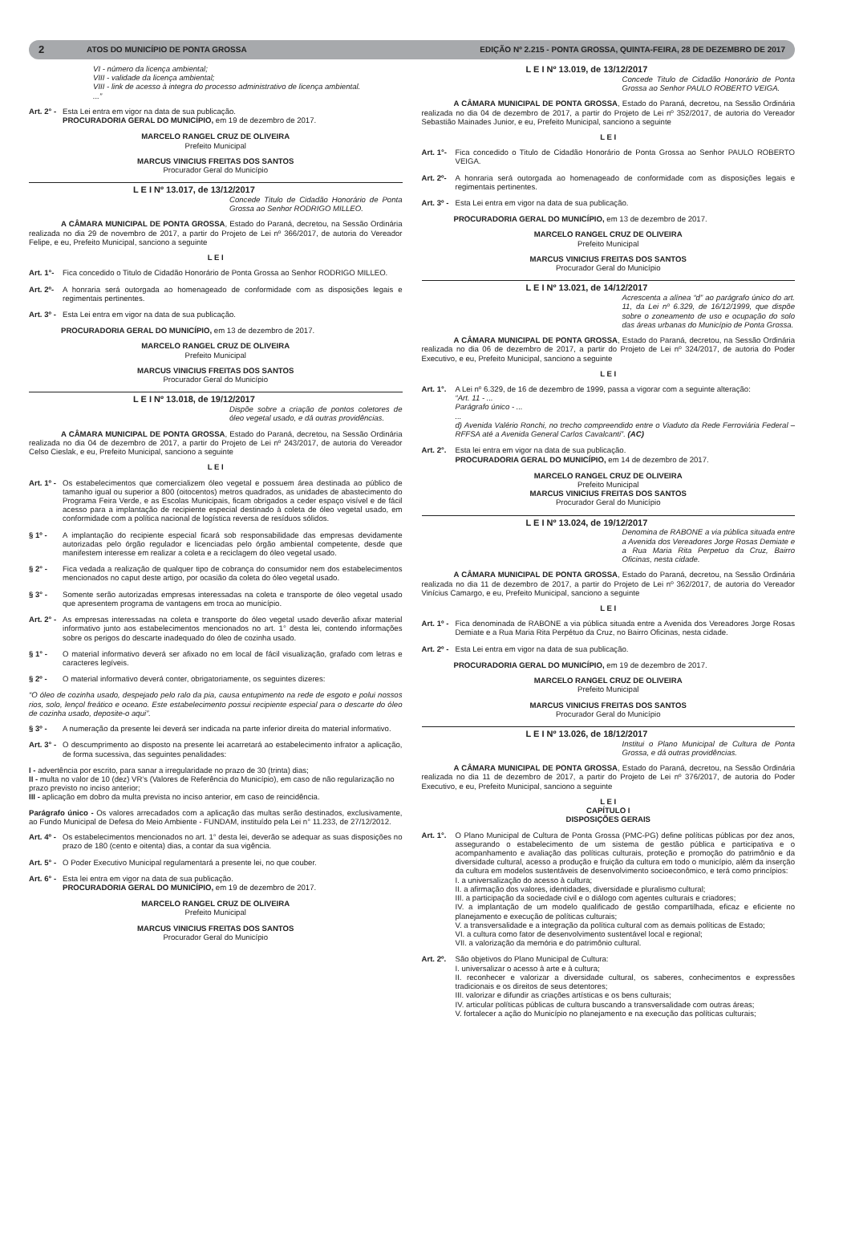2 ATOS DO MUNICÍPIO DE PONTA GROSSA EDIÇÃO Nº 2.215 - PONTA GROSSA, QUINTA-FEIRA, 28 DE DEZEMBRO DE 2017
VI - número da licença ambiental;
VIII - validade da licença ambiental;
VIII - link de acesso à integra do processo administrativo de licença ambiental.
...”
Art. 2° - Esta Lei entra em vigor na data de sua publicação.
PROCURADORIA GERAL DO MUNICÍPIO, em 19 de dezembro de 2017.
MARCELO RANGEL CRUZ DE OLIVEIRA
Prefeito Municipal
MARCUS VINICIUS FREITAS DOS SANTOS
Procurador Geral do Município
L E I Nº 13.017, de 13/12/2017
Concede Titulo de Cidadão Honorário de Ponta Grossa ao Senhor RODRIGO MILLEO.
A CÂMARA MUNICIPAL DE PONTA GROSSA, Estado do Paraná, decretou, na Sessão Ordinária realizada no dia 29 de novembro de 2017, a partir do Projeto de Lei nº 366/2017, de autoria do Vereador Felipe, e eu, Prefeito Municipal, sanciono a seguinte
L E I
Art. 1°- Fica concedido o Titulo de Cidadão Honorário de Ponta Grossa ao Senhor RODRIGO MILLEO.
Art. 2º- A honraria será outorgada ao homenageado de conformidade com as disposições legais e regimentais pertinentes.
Art. 3º - Esta Lei entra em vigor na data de sua publicação.
PROCURADORIA GERAL DO MUNICÍPIO, em 13 de dezembro de 2017.
MARCELO RANGEL CRUZ DE OLIVEIRA
Prefeito Municipal
MARCUS VINICIUS FREITAS DOS SANTOS
Procurador Geral do Município
L E I Nº 13.018, de 19/12/2017
Dispõe sobre a criação de pontos coletores de óleo vegetal usado, e dá outras providências.
A CÂMARA MUNICIPAL DE PONTA GROSSA, Estado do Paraná, decretou, na Sessão Ordinária realizada no dia 04 de dezembro de 2017, a partir do Projeto de Lei nº 243/2017, de autoria do Vereador Celso Cieslak, e eu, Prefeito Municipal, sanciono a seguinte
L E I
Art. 1º - Os estabelecimentos que comercializem óleo vegetal e possuem área destinada ao público de tamanho igual ou superior a 800 (oitocentos) metros quadrados, as unidades de abastecimento do Programa Feira Verde, e as Escolas Municipais, ficam obrigados a ceder espaço visível e de fácil acesso para a implantação de recipiente especial destinado à coleta de óleo vegetal usado, em conformidade com a política nacional de logística reversa de resíduos sólidos.
§ 1º - A implantação do recipiente especial ficará sob responsabilidade das empresas devidamente autorizadas pelo órgão regulador e licenciadas pelo órgão ambiental competente, desde que manifestem interesse em realizar a coleta e a reciclagem do óleo vegetal usado.
§ 2° - Fica vedada a realização de qualquer tipo de cobrança do consumidor nem dos estabelecimentos mencionados no caput deste artigo, por ocasião da coleta do óleo vegetal usado.
§ 3° - Somente serão autorizadas empresas interessadas na coleta e transporte de óleo vegetal usado que apresentem programa de vantagens em troca ao município.
Art. 2° - As empresas interessadas na coleta e transporte do óleo vegetal usado deverão afixar material informativo junto aos estabelecimentos mencionados no art. 1° desta lei, contendo informações sobre os perigos do descarte inadequado do óleo de cozinha usado.
§ 1° - O material informativo deverá ser afixado no em local de fácil visualização, grafado com letras e caracteres legíveis.
§ 2º - O material informativo deverá conter, obrigatoriamente, os seguintes dizeres:
“O óleo de cozinha usado, despejado pelo ralo da pia, causa entupimento na rede de esgoto e polui nossos rios, solo, lençol freático e oceano. Este estabelecimento possui recipiente especial para o descarte do óleo de cozinha usado, deposite-o aqui”.
§ 3º - A numeração da presente lei deverá ser indicada na parte inferior direita do material informativo.
Art. 3° - O descumprimento ao disposto na presente lei acarretará ao estabelecimento infrator a aplicação, de forma sucessiva, das seguintes penalidades:
I - advertência por escrito, para sanar a irregularidade no prazo de 30 (trinta) dias;
II - multa no valor de 10 (dez) VR’s (Valores de Referência do Município), em caso de não regularização no prazo previsto no inciso anterior;
III - aplicação em dobro da multa prevista no inciso anterior, em caso de reincidência.
Parágrafo único - Os valores arrecadados com a aplicação das multas serão destinados, exclusivamente, ao Fundo Municipal de Defesa do Meio Ambiente - FUNDAM, instituído pela Lei n° 11.233, de 27/12/2012.
Art. 4º - Os estabelecimentos mencionados no art. 1° desta lei, deverão se adequar as suas disposições no prazo de 180 (cento e oitenta) dias, a contar da sua vigência.
Art. 5° - O Poder Executivo Municipal regulamentará a presente lei, no que couber.
Art. 6° - Esta lei entra em vigor na data de sua publicação.
PROCURADORIA GERAL DO MUNICÍPIO, em 19 de dezembro de 2017.
MARCELO RANGEL CRUZ DE OLIVEIRA
Prefeito Municipal
MARCUS VINICIUS FREITAS DOS SANTOS
Procurador Geral do Município
L E I Nº 13.019, de 13/12/2017
Concede Titulo de Cidadão Honorário de Ponta Grossa ao Senhor PAULO ROBERTO VEIGA.
A CÂMARA MUNICIPAL DE PONTA GROSSA, Estado do Paraná, decretou, na Sessão Ordinária realizada no dia 04 de dezembro de 2017, a partir do Projeto de Lei nº 352/2017, de autoria do Vereador Sebastião Mainades Junior, e eu, Prefeito Municipal, sanciono a seguinte
L E I
Art. 1°- Fica concedido o Titulo de Cidadão Honorário de Ponta Grossa ao Senhor PAULO ROBERTO VEIGA.
Art. 2º- A honraria será outorgada ao homenageado de conformidade com as disposições legais e regimentais pertinentes.
Art. 3º - Esta Lei entra em vigor na data de sua publicação.
PROCURADORIA GERAL DO MUNICÍPIO, em 13 de dezembro de 2017.
MARCELO RANGEL CRUZ DE OLIVEIRA
Prefeito Municipal
MARCUS VINICIUS FREITAS DOS SANTOS
Procurador Geral do Município
L E I Nº 13.021, de 14/12/2017
Acrescenta a alínea “d” ao parágrafo único do art. 11, da Lei nº 6.329, de 16/12/1999, que dispõe sobre o zoneamento de uso e ocupação do solo das áreas urbanas do Município de Ponta Grossa.
A CÂMARA MUNICIPAL DE PONTA GROSSA, Estado do Paraná, decretou, na Sessão Ordinária realizada no dia 06 de dezembro de 2017, a partir do Projeto de Lei nº 324/2017, de autoria do Poder Executivo, e eu, Prefeito Municipal, sanciono a seguinte
L E I
Art. 1°. A Lei nº 6.329, de 16 de dezembro de 1999, passa a vigorar com a seguinte alteração:
“Art. 11 - ...
Parágrafo único - ...
...
d) Avenida Valério Ronchi, no trecho compreendido entre o Viaduto da Rede Ferroviária Federal – RFFSA até a Avenida General Carlos Cavalcanti”. (AC)
Art. 2°. Esta lei entra em vigor na data de sua publicação.
PROCURADORIA GERAL DO MUNICÍPIO, em 14 de dezembro de 2017.
MARCELO RANGEL CRUZ DE OLIVEIRA
Prefeito Municipal
MARCUS VINICIUS FREITAS DOS SANTOS
Procurador Geral do Município
L E I Nº 13.024, de 19/12/2017
Denomina de RABONE a via pública situada entre a Avenida dos Vereadores Jorge Rosas Demiate e a Rua Maria Rita Perpetuo da Cruz, Bairro Oficinas, nesta cidade.
A CÂMARA MUNICIPAL DE PONTA GROSSA, Estado do Paraná, decretou, na Sessão Ordinária realizada no dia 11 de dezembro de 2017, a partir do Projeto de Lei nº 362/2017, de autoria do Vereador Vinícius Camargo, e eu, Prefeito Municipal, sanciono a seguinte
L E I
Art. 1º - Fica denominada de RABONE a via pública situada entre a Avenida dos Vereadores Jorge Rosas Demiate e a Rua Maria Rita Perpétuo da Cruz, no Bairro Oficinas, nesta cidade.
Art. 2º - Esta Lei entra em vigor na data de sua publicação.
PROCURADORIA GERAL DO MUNICÍPIO, em 19 de dezembro de 2017.
MARCELO RANGEL CRUZ DE OLIVEIRA
Prefeito Municipal
MARCUS VINICIUS FREITAS DOS SANTOS
Procurador Geral do Município
L E I Nº 13.026, de 18/12/2017
Institui o Plano Municipal de Cultura de Ponta Grossa, e dá outras providências.
A CÂMARA MUNICIPAL DE PONTA GROSSA, Estado do Paraná, decretou, na Sessão Ordinária realizada no dia 11 de dezembro de 2017, a partir do Projeto de Lei nº 376/2017, de autoria do Poder Executivo, e eu, Prefeito Municipal, sanciono a seguinte
L E I
CAPÍTULO I
DISPOSIÇÕES GERAIS
Art. 1°. O Plano Municipal de Cultura de Ponta Grossa (PMC-PG) define políticas públicas por dez anos, assegurando o estabelecimento de um sistema de gestão pública e participativa e o acompanhamento e avaliação das políticas culturais, proteção e promoção do patrimônio e da diversidade cultural, acesso a produção e fruição da cultura em todo o município, além da inserção da cultura em modelos sustentáveis de desenvolvimento socioeconômico, e terá como princípios:
I. a universalização do acesso à cultura;
II. a afirmação dos valores, identidades, diversidade e pluralismo cultural;
III. a participação da sociedade civil e o diálogo com agentes culturais e criadores;
IV. a implantação de um modelo qualificado de gestão compartilhada, eficaz e eficiente no planejamento e execução de políticas culturais;
V. a transversalidade e a integração da política cultural com as demais políticas de Estado;
VI. a cultura como fator de desenvolvimento sustentável local e regional;
VII. a valorização da memória e do patrimônio cultural.
Art. 2º. São objetivos do Plano Municipal de Cultura:
I. universalizar o acesso à arte e à cultura;
II. reconhecer e valorizar a diversidade cultural, os saberes, conhecimentos e expressões tradicionais e os direitos de seus detentores;
III. valorizar e difundir as criações artísticas e os bens culturais;
IV. articular políticas públicas de cultura buscando a transversalidade com outras áreas;
V. fortalecer a ação do Município no planejamento e na execução das políticas culturais;